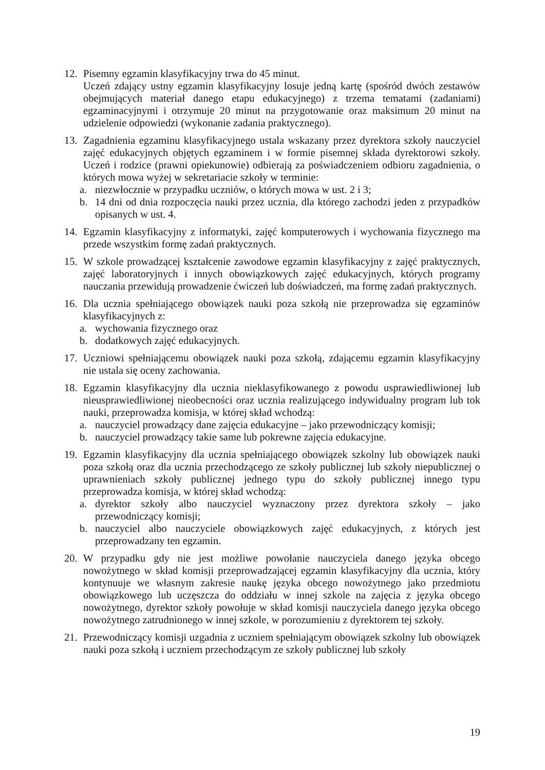12. Pisemny egzamin klasyfikacyjny trwa do 45 minut.
Uczeń zdający ustny egzamin klasyfikacyjny losuje jedną kartę (spośród dwóch zestawów obejmujących materiał danego etapu edukacyjnego) z trzema tematami (zadaniami) egzaminacyjnymi i otrzymuje 20 minut na przygotowanie oraz maksimum 20 minut na udzielenie odpowiedzi (wykonanie zadania praktycznego).
13. Zagadnienia egzaminu klasyfikacyjnego ustala wskazany przez dyrektora szkoły nauczyciel zajęć edukacyjnych objętych egzaminem i w formie pisemnej składa dyrektorowi szkoły. Uczeń i rodzice (prawni opiekunowie) odbierają za poświadczeniem odbioru zagadnienia, o których mowa wyżej w sekretariacie szkoły w terminie:
a. niezwłocznie w przypadku uczniów, o których mowa w ust. 2 i 3;
b. 14 dni od dnia rozpoczęcia nauki przez ucznia, dla którego zachodzi jeden z przypadków opisanych w ust. 4.
14. Egzamin klasyfikacyjny z informatyki, zajęć komputerowych i wychowania fizycznego ma przede wszystkim formę zadań praktycznych.
15. W szkole prowadzącej kształcenie zawodowe egzamin klasyfikacyjny z zajęć praktycznych, zajęć laboratoryjnych i innych obowiązkowych zajęć edukacyjnych, których programy nauczania przewidują prowadzenie ćwiczeń lub doświadczeń, ma formę zadań praktycznych.
16. Dla ucznia spełniającego obowiązek nauki poza szkołą nie przeprowadza się egzaminów klasyfikacyjnych z:
a. wychowania fizycznego oraz
b. dodatkowych zajęć edukacyjnych.
17. Uczniowi spełniającemu obowiązek nauki poza szkołą, zdającemu egzamin klasyfikacyjny nie ustala się oceny zachowania.
18. Egzamin klasyfikacyjny dla ucznia nieklasyfikowanego z powodu usprawiedliwionej lub nieusprawiedliwionej nieobecności oraz ucznia realizującego indywidualny program lub tok nauki, przeprowadza komisja, w której skład wchodzą:
a. nauczyciel prowadzący dane zajęcia edukacyjne – jako przewodniczący komisji;
b. nauczyciel prowadzący takie same lub pokrewne zajęcia edukacyjne.
19. Egzamin klasyfikacyjny dla ucznia spełniającego obowiązek szkolny lub obowiązek nauki poza szkołą oraz dla ucznia przechodzącego ze szkoły publicznej lub szkoły niepublicznej o uprawnieniach szkoły publicznej jednego typu do szkoły publicznej innego typu przeprowadza komisja, w której skład wchodzą:
a. dyrektor szkoły albo nauczyciel wyznaczony przez dyrektora szkoły – jako przewodniczący komisji;
b. nauczyciel albo nauczyciele obowiązkowych zajęć edukacyjnych, z których jest przeprowadzany ten egzamin.
20. W przypadku gdy nie jest możliwe powołanie nauczyciela danego języka obcego nowożytnego w skład komisji przeprowadzającej egzamin klasyfikacyjny dla ucznia, który kontynuuje we własnym zakresie naukę języka obcego nowożytnego jako przedmiotu obowiązkowego lub uczęszcza do oddziału w innej szkole na zajęcia z języka obcego nowożytnego, dyrektor szkoły powołuje w skład komisji nauczyciela danego języka obcego nowożytnego zatrudnionego w innej szkole, w porozumieniu z dyrektorem tej szkoły.
21. Przewodniczący komisji uzgadnia z uczniem spełniającym obowiązek szkolny lub obowiązek nauki poza szkołą i uczniem przechodzącym ze szkoły publicznej lub szkoły
19